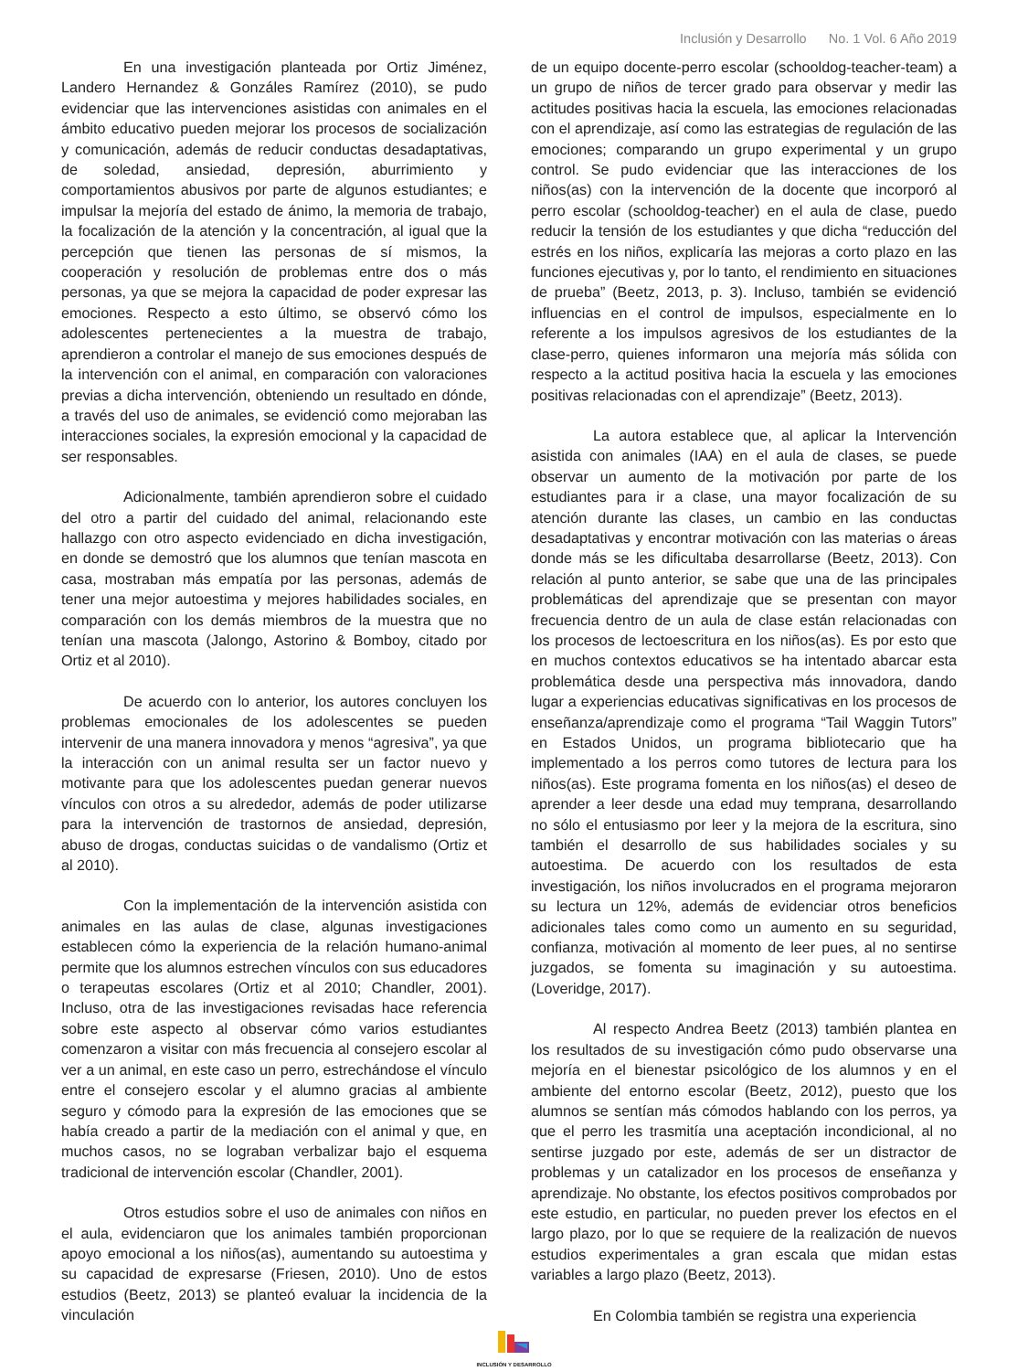Inclusión y Desarrollo No. 1 Vol. 6 Año 2019
En una investigación planteada por Ortiz Jiménez, Landero Hernandez & Gonzáles Ramírez (2010), se pudo evidenciar que las intervenciones asistidas con animales en el ámbito educativo pueden mejorar los procesos de socialización y comunicación, además de reducir conductas desadaptativas, de soledad, ansiedad, depresión, aburrimiento y comportamientos abusivos por parte de algunos estudiantes; e impulsar la mejoría del estado de ánimo, la memoria de trabajo, la focalización de la atención y la concentración, al igual que la percepción que tienen las personas de sí mismos, la cooperación y resolución de problemas entre dos o más personas, ya que se mejora la capacidad de poder expresar las emociones. Respecto a esto último, se observó cómo los adolescentes pertenecientes a la muestra de trabajo, aprendieron a controlar el manejo de sus emociones después de la intervención con el animal, en comparación con valoraciones previas a dicha intervención, obteniendo un resultado en dónde, a través del uso de animales, se evidenció como mejoraban las interacciones sociales, la expresión emocional y la capacidad de ser responsables.
Adicionalmente, también aprendieron sobre el cuidado del otro a partir del cuidado del animal, relacionando este hallazgo con otro aspecto evidenciado en dicha investigación, en donde se demostró que los alumnos que tenían mascota en casa, mostraban más empatía por las personas, además de tener una mejor autoestima y mejores habilidades sociales, en comparación con los demás miembros de la muestra que no tenían una mascota (Jalongo, Astorino & Bomboy, citado por Ortiz et al 2010).
De acuerdo con lo anterior, los autores concluyen los problemas emocionales de los adolescentes se pueden intervenir de una manera innovadora y menos “agresiva”, ya que la interacción con un animal resulta ser un factor nuevo y motivante para que los adolescentes puedan generar nuevos vínculos con otros a su alrededor, además de poder utilizarse para la intervención de trastornos de ansiedad, depresión, abuso de drogas, conductas suicidas o de vandalismo (Ortiz et al 2010).
Con la implementación de la intervención asistida con animales en las aulas de clase, algunas investigaciones establecen cómo la experiencia de la relación humano-animal permite que los alumnos estrechen vínculos con sus educadores o terapeutas escolares (Ortiz et al 2010; Chandler, 2001). Incluso, otra de las investigaciones revisadas hace referencia sobre este aspecto al observar cómo varios estudiantes comenzaron a visitar con más frecuencia al consejero escolar al ver a un animal, en este caso un perro, estrechándose el vínculo entre el consejero escolar y el alumno gracias al ambiente seguro y cómodo para la expresión de las emociones que se había creado a partir de la mediación con el animal y que, en muchos casos, no se lograban verbalizar bajo el esquema tradicional de intervención escolar (Chandler, 2001).
Otros estudios sobre el uso de animales con niños en el aula, evidenciaron que los animales también proporcionan apoyo emocional a los niños(as), aumentando su autoestima y su capacidad de expresarse (Friesen, 2010). Uno de estos estudios (Beetz, 2013) se planteó evaluar la incidencia de la vinculación
de un equipo docente-perro escolar (schooldog-teacher-team) a un grupo de niños de tercer grado para observar y medir las actitudes positivas hacia la escuela, las emociones relacionadas con el aprendizaje, así como las estrategias de regulación de las emociones; comparando un grupo experimental y un grupo control. Se pudo evidenciar que las interacciones de los niños(as) con la intervención de la docente que incorporó al perro escolar (schooldog-teacher) en el aula de clase, puedo reducir la tensión de los estudiantes y que dicha “reducción del estrés en los niños, explicaría las mejoras a corto plazo en las funciones ejecutivas y, por lo tanto, el rendimiento en situaciones de prueba” (Beetz, 2013, p. 3). Incluso, también se evidenció influencias en el control de impulsos, especialmente en lo referente a los impulsos agresivos de los estudiantes de la clase-perro, quienes informaron una mejoría más sólida con respecto a la actitud positiva hacia la escuela y las emociones positivas relacionadas con el aprendizaje” (Beetz, 2013).
La autora establece que, al aplicar la Intervención asistida con animales (IAA) en el aula de clases, se puede observar un aumento de la motivación por parte de los estudiantes para ir a clase, una mayor focalización de su atención durante las clases, un cambio en las conductas desadaptativas y encontrar motivación con las materias o áreas donde más se les dificultaba desarrollarse (Beetz, 2013). Con relación al punto anterior, se sabe que una de las principales problemáticas del aprendizaje que se presentan con mayor frecuencia dentro de un aula de clase están relacionadas con los procesos de lectoescritura en los niños(as). Es por esto que en muchos contextos educativos se ha intentado abarcar esta problemática desde una perspectiva más innovadora, dando lugar a experiencias educativas significativas en los procesos de enseñanza/aprendizaje como el programa “Tail Waggin Tutors” en Estados Unidos, un programa bibliotecario que ha implementado a los perros como tutores de lectura para los niños(as). Este programa fomenta en los niños(as) el deseo de aprender a leer desde una edad muy temprana, desarrollando no sólo el entusiasmo por leer y la mejora de la escritura, sino también el desarrollo de sus habilidades sociales y su autoestima. De acuerdo con los resultados de esta investigación, los niños involucrados en el programa mejoraron su lectura un 12%, además de evidenciar otros beneficios adicionales tales como como un aumento en su seguridad, confianza, motivación al momento de leer pues, al no sentirse juzgados, se fomenta su imaginación y su autoestima. (Loveridge, 2017).
Al respecto Andrea Beetz (2013) también plantea en los resultados de su investigación cómo pudo observarse una mejoría en el bienestar psicológico de los alumnos y en el ambiente del entorno escolar (Beetz, 2012), puesto que los alumnos se sentían más cómodos hablando con los perros, ya que el perro les trasmitía una aceptación incondicional, al no sentirse juzgado por este, además de ser un distractor de problemas y un catalizador en los procesos de enseñanza y aprendizaje. No obstante, los efectos positivos comprobados por este estudio, en particular, no pueden prever los efectos en el largo plazo, por lo que se requiere de la realización de nuevos estudios experimentales a gran escala que midan estas variables a largo plazo (Beetz, 2013).
En Colombia también se registra una experiencia
INCLUSIÓN Y DESARROLLO